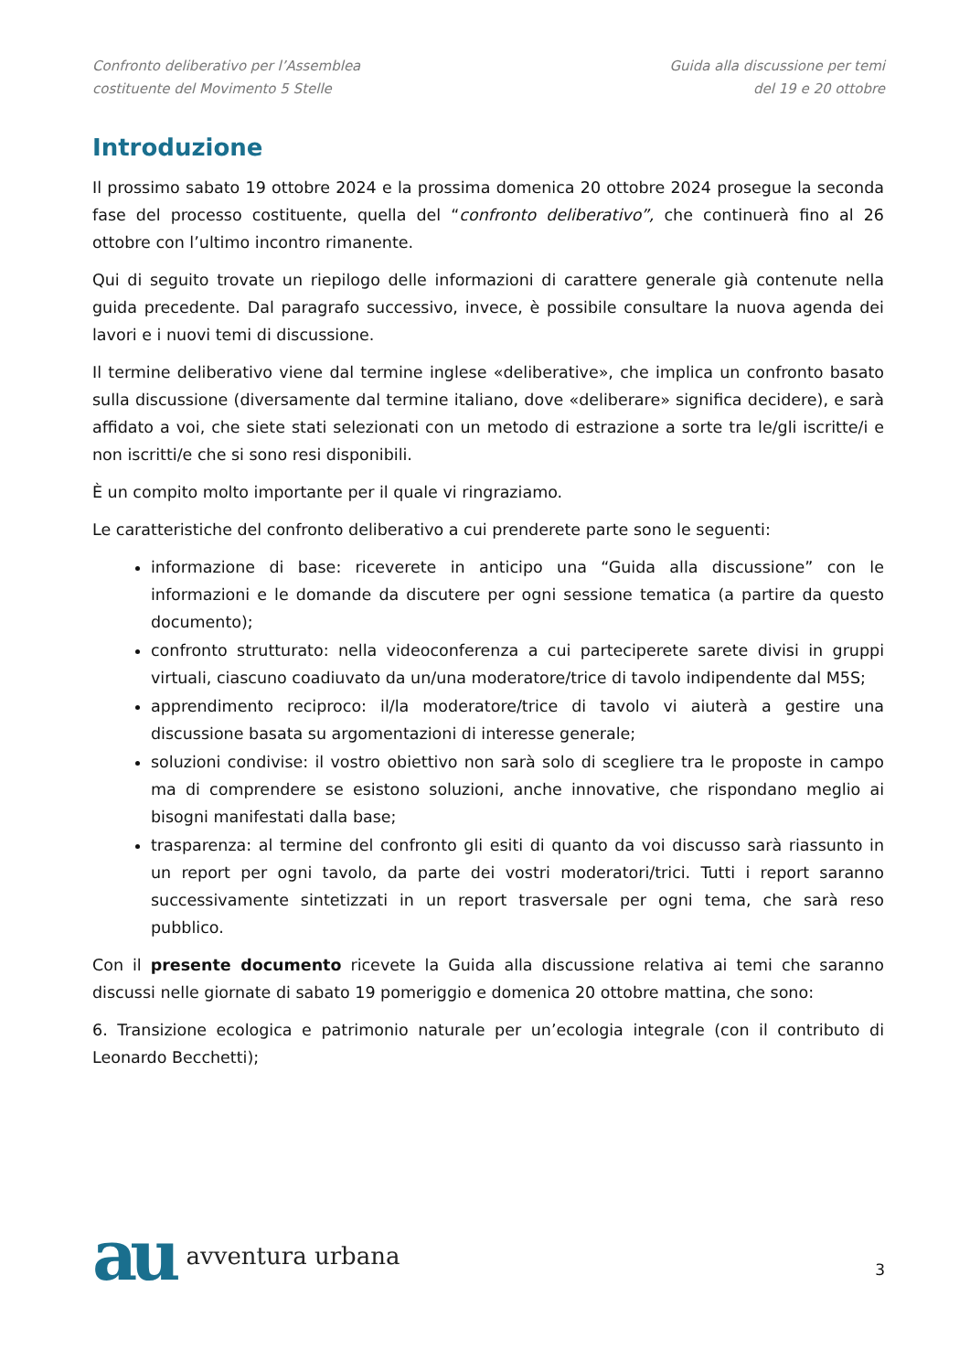Confronto deliberativo per l’Assemblea
costituente del Movimento 5 Stelle
Guida alla discussione per temi
del 19 e 20 ottobre
Introduzione
Il prossimo sabato 19 ottobre 2024 e la prossima domenica 20 ottobre 2024 prosegue la seconda fase del processo costituente, quella del “confronto deliberativo”, che continuerà fino al 26 ottobre con l’ultimo incontro rimanente.
Qui di seguito trovate un riepilogo delle informazioni di carattere generale già contenute nella guida precedente. Dal paragrafo successivo, invece, è possibile consultare la nuova agenda dei lavori e i nuovi temi di discussione.
Il termine deliberativo viene dal termine inglese «deliberative», che implica un confronto basato sulla discussione (diversamente dal termine italiano, dove «deliberare» significa decidere), e sarà affidato a voi, che siete stati selezionati con un metodo di estrazione a sorte tra le/gli iscritte/i e non iscritti/e che si sono resi disponibili.
È un compito molto importante per il quale vi ringraziamo.
Le caratteristiche del confronto deliberativo a cui prenderete parte sono le seguenti:
informazione di base: riceverete in anticipo una “Guida alla discussione” con le informazioni e le domande da discutere per ogni sessione tematica (a partire da questo documento);
confronto strutturato: nella videoconferenza a cui parteciperete sarete divisi in gruppi virtuali, ciascuno coadiuvato da un/una moderatore/trice di tavolo indipendente dal M5S;
apprendimento reciproco: il/la moderatore/trice di tavolo vi aiuterà a gestire una discussione basata su argomentazioni di interesse generale;
soluzioni condivise: il vostro obiettivo non sarà solo di scegliere tra le proposte in campo ma di comprendere se esistono soluzioni, anche innovative, che rispondano meglio ai bisogni manifestati dalla base;
trasparenza: al termine del confronto gli esiti di quanto da voi discusso sarà riassunto in un report per ogni tavolo, da parte dei vostri moderatori/trici. Tutti i report saranno successivamente sintetizzati in un report trasversale per ogni tema, che sarà reso pubblico.
Con il presente documento ricevete la Guida alla discussione relativa ai temi che saranno discussi nelle giornate di sabato 19 pomeriggio e domenica 20 ottobre mattina, che sono:
6. Transizione ecologica e patrimonio naturale per un’ecologia integrale (con il contributo di Leonardo Becchetti);
au avventura urbana
3